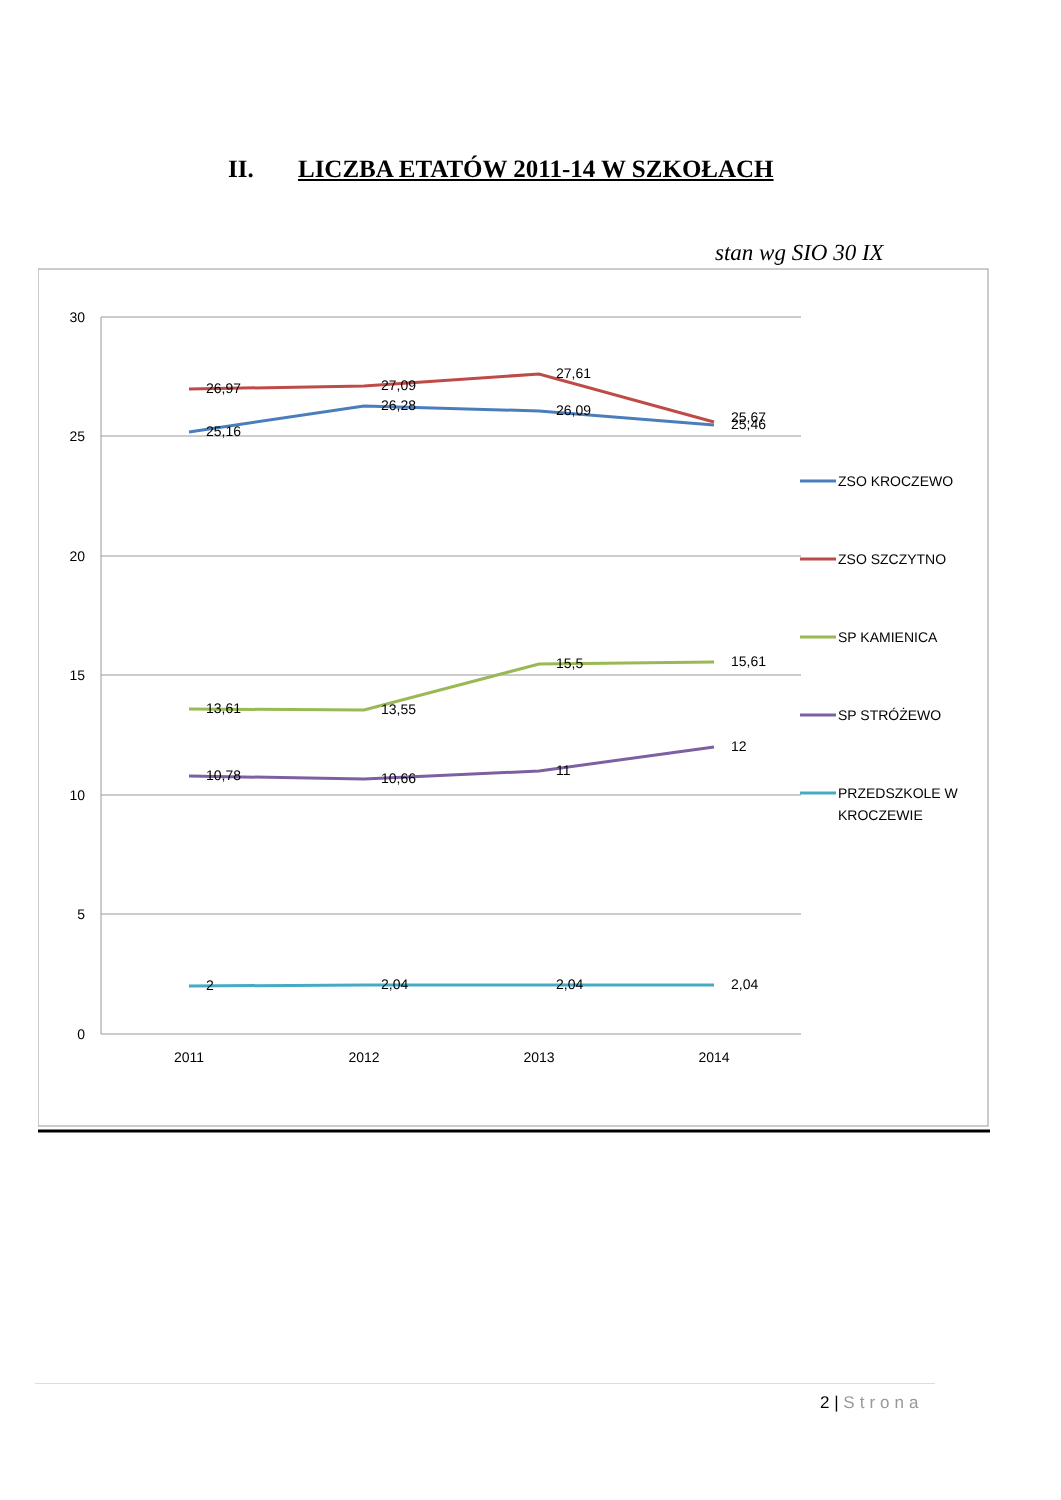II. LICZBA ETATÓW 2011-14 W SZKOŁACH
stan wg SIO 30 IX
30
25
20
15
10
5
0
2011
2012
2013
2014
25,16
26,28
26,09
25,46
26,97
27,09
27,61
25,67
13,61
13,55
15,5
15,61
10,78
10,66
11
12
2
2,04
2,04
2,04
ZSO KROCZEWO
ZSO SZCZYTNO
SP KAMIENICA
SP STRÓŻEWO
PRZEDSZKOLE W
KROCZEWIE
2 | Strona